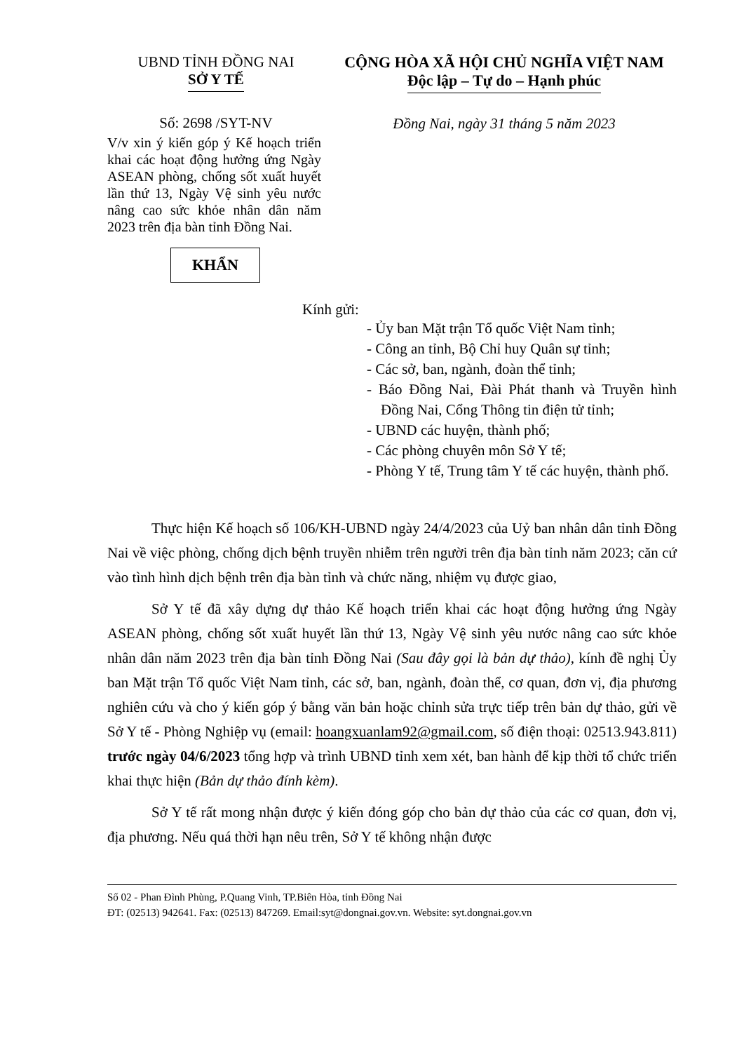UBND TỈNH ĐỒNG NAI
SỞ Y TẾ
CỘNG HÒA XÃ HỘI CHỦ NGHĨA VIỆT NAM
Độc lập – Tự do – Hạnh phúc
Số: 2698 /SYT-NV Đồng Nai, ngày 31 tháng 5 năm 2023
V/v xin ý kiến góp ý Kế hoạch triển khai các hoạt động hưởng ứng Ngày ASEAN phòng, chống sốt xuất huyết lần thứ 13, Ngày Vệ sinh yêu nước nâng cao sức khỏe nhân dân năm 2023 trên địa bàn tỉnh Đồng Nai.
KHẨN
Kính gửi:
- Ủy ban Mặt trận Tổ quốc Việt Nam tỉnh;
- Công an tỉnh, Bộ Chỉ huy Quân sự tỉnh;
- Các sở, ban, ngành, đoàn thể tỉnh;
- Báo Đồng Nai, Đài Phát thanh và Truyền hình Đồng Nai, Cổng Thông tin điện tử tỉnh;
- UBND các huyện, thành phố;
- Các phòng chuyên môn Sở Y tế;
- Phòng Y tế, Trung tâm Y tế các huyện, thành phố.
Thực hiện Kế hoạch số 106/KH-UBND ngày 24/4/2023 của Uỷ ban nhân dân tỉnh Đồng Nai về việc phòng, chống dịch bệnh truyền nhiễm trên người trên địa bàn tỉnh năm 2023; căn cứ vào tình hình dịch bệnh trên địa bàn tỉnh và chức năng, nhiệm vụ được giao,
Sở Y tế đã xây dựng dự thảo Kế hoạch triển khai các hoạt động hưởng ứng Ngày ASEAN phòng, chống sốt xuất huyết lần thứ 13, Ngày Vệ sinh yêu nước nâng cao sức khỏe nhân dân năm 2023 trên địa bàn tỉnh Đồng Nai (Sau đây gọi là bản dự thảo), kính đề nghị Ủy ban Mặt trận Tổ quốc Việt Nam tỉnh, các sở, ban, ngành, đoàn thể, cơ quan, đơn vị, địa phương nghiên cứu và cho ý kiến góp ý bằng văn bản hoặc chỉnh sửa trực tiếp trên bản dự thảo, gửi về Sở Y tế - Phòng Nghiệp vụ (email: hoangxuanlam92@gmail.com, số điện thoại: 02513.943.811) trước ngày 04/6/2023 tổng hợp và trình UBND tỉnh xem xét, ban hành để kịp thời tổ chức triển khai thực hiện (Bản dự thảo đính kèm).
Sở Y tế rất mong nhận được ý kiến đóng góp cho bản dự thảo của các cơ quan, đơn vị, địa phương. Nếu quá thời hạn nêu trên, Sở Y tế không nhận được
Số 02 - Phan Đình Phùng, P.Quang Vinh, TP.Biên Hòa, tỉnh Đồng Nai
ĐT: (02513) 942641. Fax: (02513) 847269. Email:syt@dongnai.gov.vn. Website: syt.dongnai.gov.vn